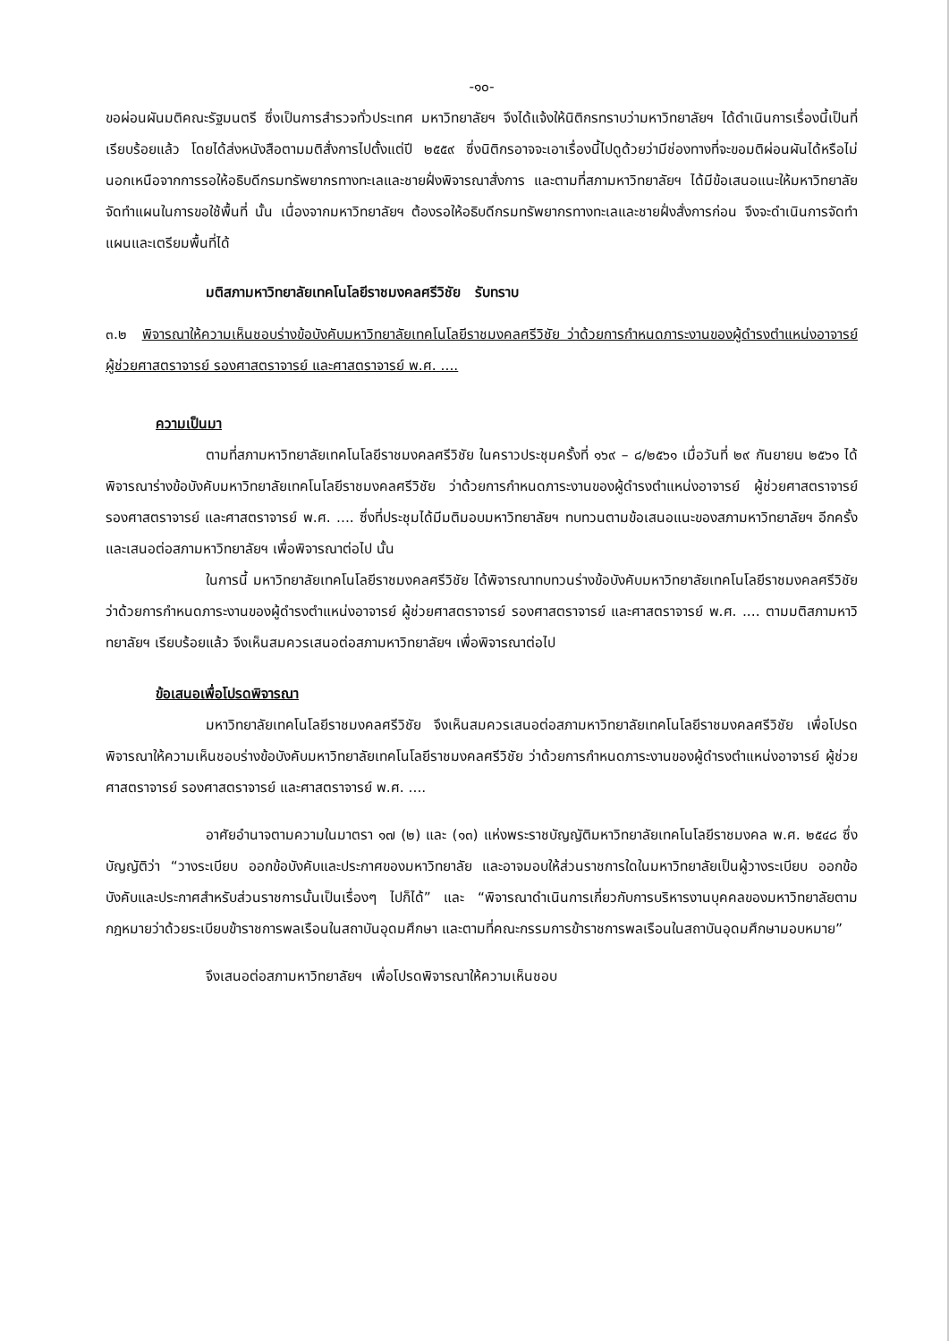-๑๐-
ขอผ่อนผันมติคณะรัฐมนตรี ซึ่งเป็นการสำรวจทั่วประเทศ มหาวิทยาลัยฯ จึงได้แจ้งให้นิติกรทราบว่ามหาวิทยาลัยฯ ได้ดำเนินการเรื่องนี้เป็นที่เรียบร้อยแล้ว โดยได้ส่งหนังสือตามมติสั่งการไปตั้งแต่ปี ๒๕๕๙ ซึ่งนิติกรอาจจะเอาเรื่องนี้ไปดูด้วยว่ามีช่องทางที่จะขอมติผ่อนผันได้หรือไม่ นอกเหนือจากการรอให้อธิบดีกรมทรัพยากรทางทะเลและชายฝั่งพิจารณาสั่งการ และตามที่สภามหาวิทยาลัยฯ ได้มีข้อเสนอแนะให้มหาวิทยาลัยจัดทำแผนในการขอใช้พื้นที่ นั้น เนื่องจากมหาวิทยาลัยฯ ต้องรอให้อธิบดีกรมทรัพยากรทางทะเลและชายฝั่งสั่งการก่อน จึงจะดำเนินการจัดทำแผนและเตรียมพื้นที่ได้
มติสภามหาวิทยาลัยเทคโนโลยีราชมงคลศรีวิชัย รับทราบ
๓.๒ พิจารณาให้ความเห็นชอบร่างข้อบังคับมหาวิทยาลัยเทคโนโลยีราชมงคลศรีวิชัย ว่าด้วยการกำหนดภาระงานของผู้ดำรงตำแหน่งอาจารย์ ผู้ช่วยศาสตราจารย์ รองศาสตราจารย์ และศาสตราจารย์ พ.ศ. ....
ความเป็นมา
ตามที่สภามหาวิทยาลัยเทคโนโลยีราชมงคลศรีวิชัย ในคราวประชุมครั้งที่ ๑๖๙ – ๘/๒๕๖๑ เมื่อวันที่ ๒๙ กันยายน ๒๕๖๑ ได้พิจารณาร่างข้อบังคับมหาวิทยาลัยเทคโนโลยีราชมงคลศรีวิชัย ว่าด้วยการกำหนดภาระงานของผู้ดำรงตำแหน่งอาจารย์ ผู้ช่วยศาสตราจารย์ รองศาสตราจารย์ และศาสตราจารย์ พ.ศ. .... ซึ่งที่ประชุมได้มีมติมอบมหาวิทยาลัยฯ ทบทวนตามข้อเสนอแนะของสภามหาวิทยาลัยฯ อีกครั้ง และเสนอต่อสภามหาวิทยาลัยฯ เพื่อพิจารณาต่อไป นั้น
ในการนี้ มหาวิทยาลัยเทคโนโลยีราชมงคลศรีวิชัย ได้พิจารณาทบทวนร่างข้อบังคับมหาวิทยาลัยเทคโนโลยีราชมงคลศรีวิชัย ว่าด้วยการกำหนดภาระงานของผู้ดำรงตำแหน่งอาจารย์ ผู้ช่วยศาสตราจารย์ รองศาสตราจารย์ และศาสตราจารย์ พ.ศ. .... ตามมติสภามหาวิทยาลัยฯ เรียบร้อยแล้ว จึงเห็นสมควรเสนอต่อสภามหาวิทยาลัยฯ เพื่อพิจารณาต่อไป
ข้อเสนอเพื่อโปรดพิจารณา
มหาวิทยาลัยเทคโนโลยีราชมงคลศรีวิชัย จึงเห็นสมควรเสนอต่อสภามหาวิทยาลัยเทคโนโลยีราชมงคลศรีวิชัย เพื่อโปรดพิจารณาให้ความเห็นชอบร่างข้อบังคับมหาวิทยาลัยเทคโนโลยีราชมงคลศรีวิชัย ว่าด้วยการกำหนดภาระงานของผู้ดำรงตำแหน่งอาจารย์ ผู้ช่วยศาสตราจารย์ รองศาสตราจารย์ และศาสตราจารย์ พ.ศ. ....
อาศัยอำนาจตามความในมาตรา ๑๗ (๒) และ (๑๓) แห่งพระราชบัญญัติมหาวิทยาลัยเทคโนโลยีราชมงคล พ.ศ. ๒๕๔๘ ซึ่งบัญญัติว่า “วางระเบียบ ออกข้อบังคับและประกาศของมหาวิทยาลัย และอาจมอบให้ส่วนราชการใดในมหาวิทยาลัยเป็นผู้วางระเบียบ ออกข้อบังคับและประกาศสำหรับส่วนราชการนั้นเป็นเรื่องๆ ไปก็ได้” และ “พิจารณาดำเนินการเกี่ยวกับการบริหารงานบุคคลของมหาวิทยาลัยตามกฎหมายว่าด้วยระเบียบข้าราชการพลเรือนในสถาบันอุดมศึกษา และตามที่คณะกรรมการข้าราชการพลเรือนในสถาบันอุดมศึกษามอบหมาย”
จึงเสนอต่อสภามหาวิทยาลัยฯ เพื่อโปรดพิจารณาให้ความเห็นชอบ